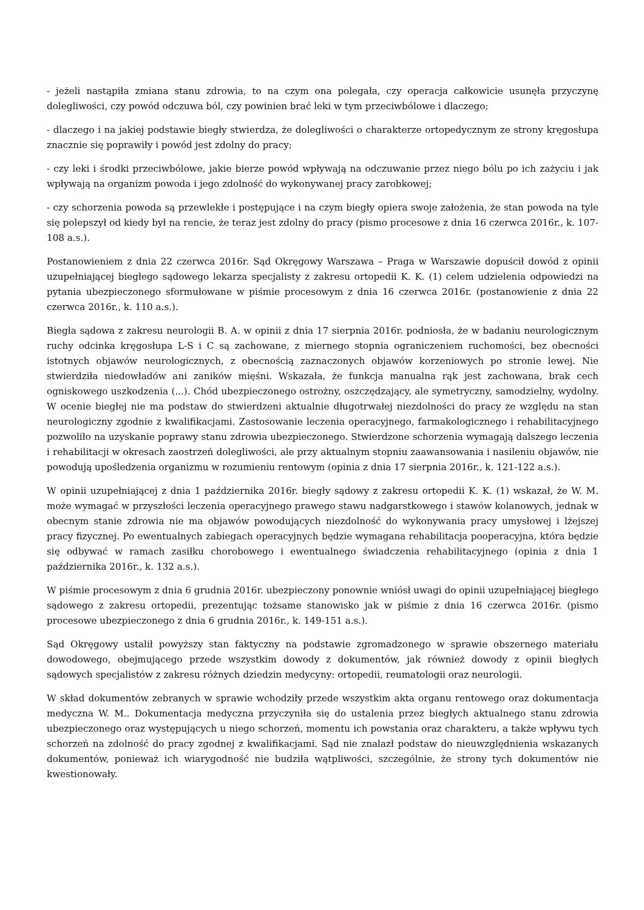- jeżeli nastąpiła zmiana stanu zdrowia, to na czym ona polegała, czy operacja całkowicie usunęła przyczynę dolegliwości, czy powód odczuwa ból, czy powinien brać leki w tym przeciwbólowe i dlaczego;
- dlaczego i na jakiej podstawie biegły stwierdza, że dolegliwości o charakterze ortopedycznym ze strony kręgosłupa znacznie się poprawiły i powód jest zdolny do pracy;
- czy leki i środki przeciwbólowe, jakie bierze powód wpływają na odczuwanie przez niego bólu po ich zażyciu i jak wpływają na organizm powoda i jego zdolność do wykonywanej pracy zarobkowej;
- czy schorzenia powoda są przewlekłe i postępujące i na czym biegły opiera swoje założenia, że stan powoda na tyle się polepszył od kiedy był na rencie, że teraz jest zdolny do pracy (pismo procesowe z dnia 16 czerwca 2016r., k. 107-108 a.s.).
Postanowieniem z dnia 22 czerwca 2016r. Sąd Okręgowy Warszawa – Praga w Warszawie dopuścił dowód z opinii uzupełniającej biegłego sądowego lekarza specjalisty z zakresu ortopedii K. K. (1) celem udzielenia odpowiedzi na pytania ubezpieczonego sformułowane w piśmie procesowym z dnia 16 czerwca 2016r. (postanowienie z dnia 22 czerwca 2016r., k. 110 a.s.).
Biegła sądowa z zakresu neurologii B. A. w opinii z dnia 17 sierpnia 2016r. podniosła, że w badaniu neurologicznym ruchy odcinka kręgosłupa L-S i C są zachowane, z miernego stopnia ograniczeniem ruchomości, bez obecności istotnych objawów neurologicznych, z obecnością zaznaczonych objawów korzeniowych po stronie lewej. Nie stwierdziła niedowładów ani zaników mięśni. Wskazała, że funkcja manualna rąk jest zachowana, brak cech ogniskowego uszkodzenia (...). Chód ubezpieczonego ostrożny, oszczędzający, ale symetryczny, samodzielny, wydolny. W ocenie biegłej nie ma podstaw do stwierdzeni aktualnie długotrwałej niezdolności do pracy ze względu na stan neurologiczny zgodnie z kwalifikacjami. Zastosowanie leczenia operacyjnego, farmakologicznego i rehabilitacyjnego pozwoliło na uzyskanie poprawy stanu zdrowia ubezpieczonego. Stwierdzone schorzenia wymagają dalszego leczenia i rehabilitacji w okresach zaostrzeń dolegliwości, ale przy aktualnym stopniu zaawansowania i nasileniu objawów, nie powodują upośledzenia organizmu w rozumieniu rentowym (opinia z dnia 17 sierpnia 2016r., k. 121-122 a.s.).
W opinii uzupełniającej z dnia 1 października 2016r. biegły sądowy z zakresu ortopedii K. K. (1) wskazał, że W. M. może wymagać w przyszłości leczenia operacyjnego prawego stawu nadgarstkowego i stawów kolanowych, jednak w obecnym stanie zdrowia nie ma objawów powodujących niezdolność do wykonywania pracy umysłowej i lżejszej pracy fizycznej. Po ewentualnych zabiegach operacyjnych będzie wymagana rehabilitacja pooperacyjna, która będzie się odbywać w ramach zasiłku chorobowego i ewentualnego świadczenia rehabilitacyjnego (opinia z dnia 1 października 2016r., k. 132 a.s.).
W piśmie procesowym z dnia 6 grudnia 2016r. ubezpieczony ponownie wniósł uwagi do opinii uzupełniającej biegłego sądowego z zakresu ortopedii, prezentując tożsame stanowisko jak w piśmie z dnia 16 czerwca 2016r. (pismo procesowe ubezpieczonego z dnia 6 grudnia 2016r., k. 149-151 a.s.).
Sąd Okręgowy ustalił powyższy stan faktyczny na podstawie zgromadzonego w sprawie obszernego materiału dowodowego, obejmującego przede wszystkim dowody z dokumentów, jak również dowody z opinii biegłych sądowych specjalistów z zakresu różnych dziedzin medycyny: ortopedii, reumatologii oraz neurologii.
W skład dokumentów zebranych w sprawie wchodziły przede wszystkim akta organu rentowego oraz dokumentacja medyczna W. M.. Dokumentacja medyczna przyczyniła się do ustalenia przez biegłych aktualnego stanu zdrowia ubezpieczonego oraz występujących u niego schorzeń, momentu ich powstania oraz charakteru, a także wpływu tych schorzeń na zdolność do pracy zgodnej z kwalifikacjami. Sąd nie znalazł podstaw do nieuwzględnienia wskazanych dokumentów, ponieważ ich wiarygodność nie budziła wątpliwości, szczególnie, że strony tych dokumentów nie kwestionowały.